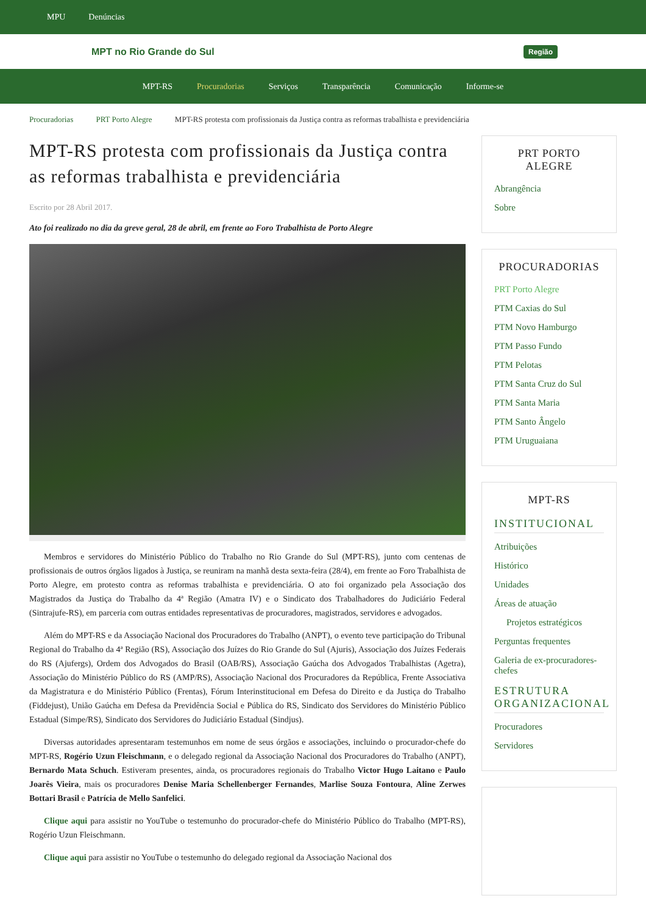MPU Denúncias
MPT no Rio Grande do Sul Região
MPT-RS Procuradorias Serviços Transparência Comunicação Informe-se
Procuradorias PRT Porto Alegre MPT-RS protesta com profissionais da Justiça contra as reformas trabalhista e previdenciária
MPT-RS protesta com profissionais da Justiça contra as reformas trabalhista e previdenciária
Escrito por 28 Abril 2017.
Ato foi realizado no dia da greve geral, 28 de abril, em frente ao Foro Trabalhista de Porto Alegre
Membros e servidores do Ministério Público do Trabalho no Rio Grande do Sul (MPT-RS), junto com centenas de profissionais de outros órgãos ligados à Justiça, se reuniram na manhã desta sexta-feira (28/4), em frente ao Foro Trabalhista de Porto Alegre, em protesto contra as reformas trabalhista e previdenciária. O ato foi organizado pela Associação dos Magistrados da Justiça do Trabalho da 4ª Região (Amatra IV) e o Sindicato dos Trabalhadores do Judiciário Federal (Sintrajufe-RS), em parceria com outras entidades representativas de procuradores, magistrados, servidores e advogados.
Além do MPT-RS e da Associação Nacional dos Procuradores do Trabalho (ANPT), o evento teve participação do Tribunal Regional do Trabalho da 4ª Região (RS), Associação dos Juízes do Rio Grande do Sul (Ajuris), Associação dos Juízes Federais do RS (Ajufergs), Ordem dos Advogados do Brasil (OAB/RS), Associação Gaúcha dos Advogados Trabalhistas (Agetra), Associação do Ministério Público do RS (AMP/RS), Associação Nacional dos Procuradores da República, Frente Associativa da Magistratura e do Ministério Público (Frentas), Fórum Interinstitucional em Defesa do Direito e da Justiça do Trabalho (Fiddejust), União Gaúcha em Defesa da Previdência Social e Pública do RS, Sindicato dos Servidores do Ministério Público Estadual (Simpe/RS), Sindicato dos Servidores do Judiciário Estadual (Sindjus).
Diversas autoridades apresentaram testemunhos em nome de seus órgãos e associações, incluindo o procurador-chefe do MPT-RS, Rogério Uzun Fleischmann, e o delegado regional da Associação Nacional dos Procuradores do Trabalho (ANPT), Bernardo Mata Schuch. Estiveram presentes, ainda, os procuradores regionais do Trabalho Victor Hugo Laitano e Paulo Joarês Vieira, mais os procuradores Denise Maria Schellenberger Fernandes, Marlise Souza Fontoura, Aline Zerwes Bottari Brasil e Patrícia de Mello Sanfelici.
Clique aqui para assistir no YouTube o testemunho do procurador-chefe do Ministério Público do Trabalho (MPT-RS), Rogério Uzun Fleischmann.
Clique aqui para assistir no YouTube o testemunho do delegado regional da Associação Nacional dos
PRT PORTO ALEGRE
Abrangência
Sobre
PROCURADORIAS
PRT Porto Alegre
PTM Caxias do Sul
PTM Novo Hamburgo
PTM Passo Fundo
PTM Pelotas
PTM Santa Cruz do Sul
PTM Santa Maria
PTM Santo Ângelo
PTM Uruguaiana
MPT-RS
INSTITUCIONAL
Atribuições
Histórico
Unidades
Áreas de atuação
Projetos estratégicos
Perguntas frequentes
Galeria de ex-procuradores-chefes
ESTRUTURA ORGANIZACIONAL
Procuradores
Servidores